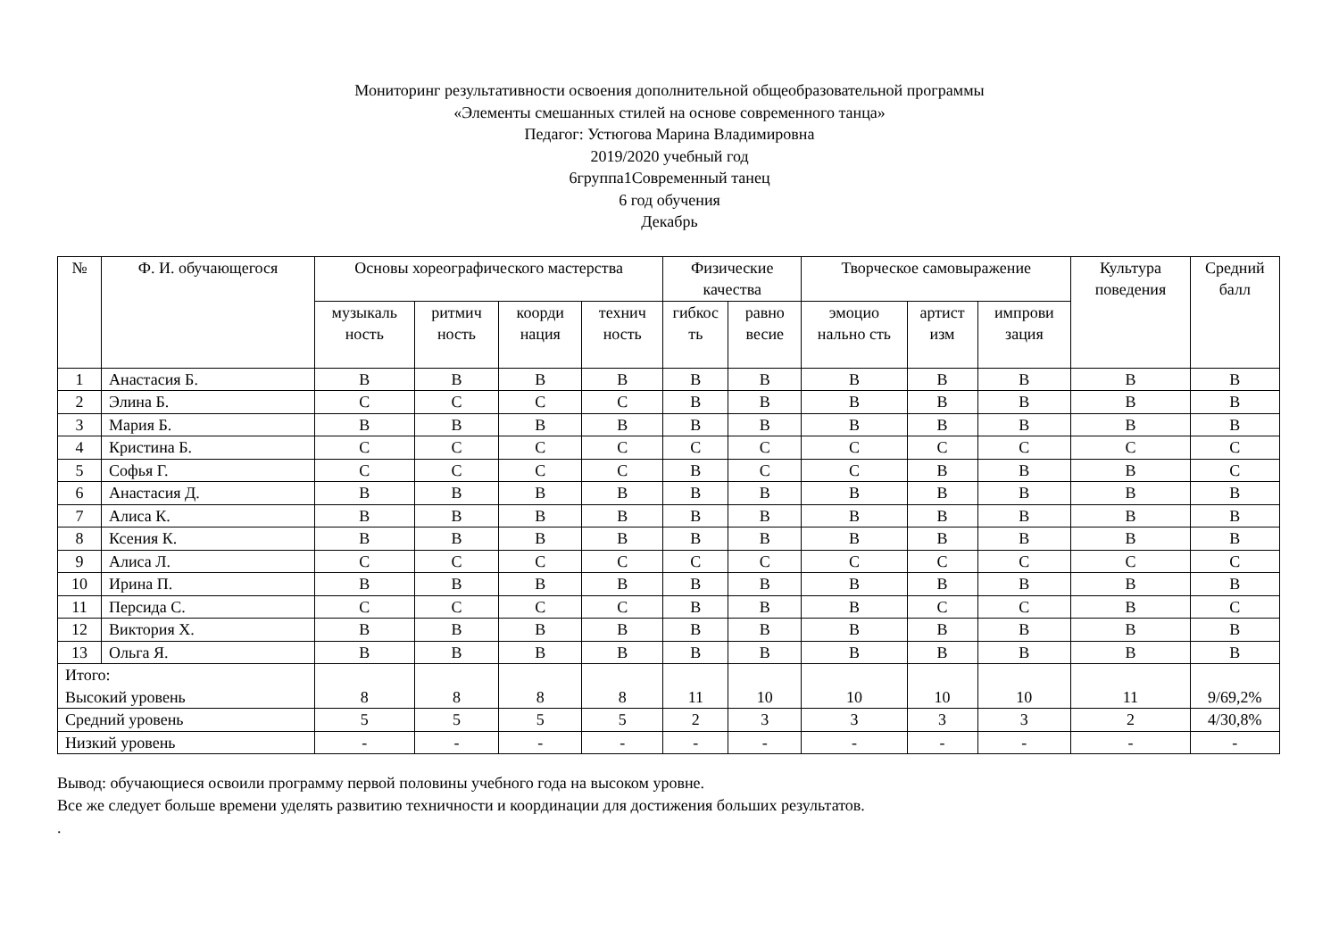Мониторинг результативности освоения дополнительной общеобразовательной программы
«Элементы смешанных стилей на основе современного танца»
Педагог: Устюгова Марина Владимировна
2019/2020 учебный год
6группа1Современный танец
6 год обучения
Декабрь
| № | Ф. И. обучающегося | Основы хореографического мастерства | | | | Физические качества | | Творческое самовыражение | | | Культура поведения | Средний балл |
| --- | --- | --- | --- | --- | --- | --- | --- | --- | --- | --- | --- | --- |
| | | музыкаль ность | ритмич ность | коорди нация | технич ность | гибкос ть | равно весие | эмоцио нально сть | артист изм | импрови зация | | |
| 1 | Анастасия Б. | В | В | В | В | В | В | В | В | В | В | В |
| 2 | Элина Б. | С | С | С | С | В | В | В | В | В | В | В |
| 3 | Мария Б. | В | В | В | В | В | В | В | В | В | В | В |
| 4 | Кристина Б. | С | С | С | С | С | С | С | С | С | С | С |
| 5 | Софья Г. | С | С | С | С | В | С | С | В | В | В | С |
| 6 | Анастасия Д. | В | В | В | В | В | В | В | В | В | В | В |
| 7 | Алиса К. | В | В | В | В | В | В | В | В | В | В | В |
| 8 | Ксения К. | В | В | В | В | В | В | В | В | В | В | В |
| 9 | Алиса Л. | С | С | С | С | С | С | С | С | С | С | С |
| 10 | Ирина П. | В | В | В | В | В | В | В | В | В | В | В |
| 11 | Персида С. | С | С | С | С | В | В | В | С | С | В | С |
| 12 | Виктория Х. | В | В | В | В | В | В | В | В | В | В | В |
| 13 | Ольга Я. | В | В | В | В | В | В | В | В | В | В | В |
| Итого: Высокий уровень | | 8 | 8 | 8 | 8 | 11 | 10 | 10 | 10 | 10 | 11 | 9/69,2% |
| Средний уровень | | 5 | 5 | 5 | 5 | 2 | 3 | 3 | 3 | 3 | 2 | 4/30,8% |
| Низкий уровень | | - | - | - | - | - | - | - | - | - | - | - |
Вывод: обучающиеся освоили программу первой половины учебного года на высоком уровне.
Все же следует больше времени уделять развитию техничности и координации для достижения больших результатов.
.